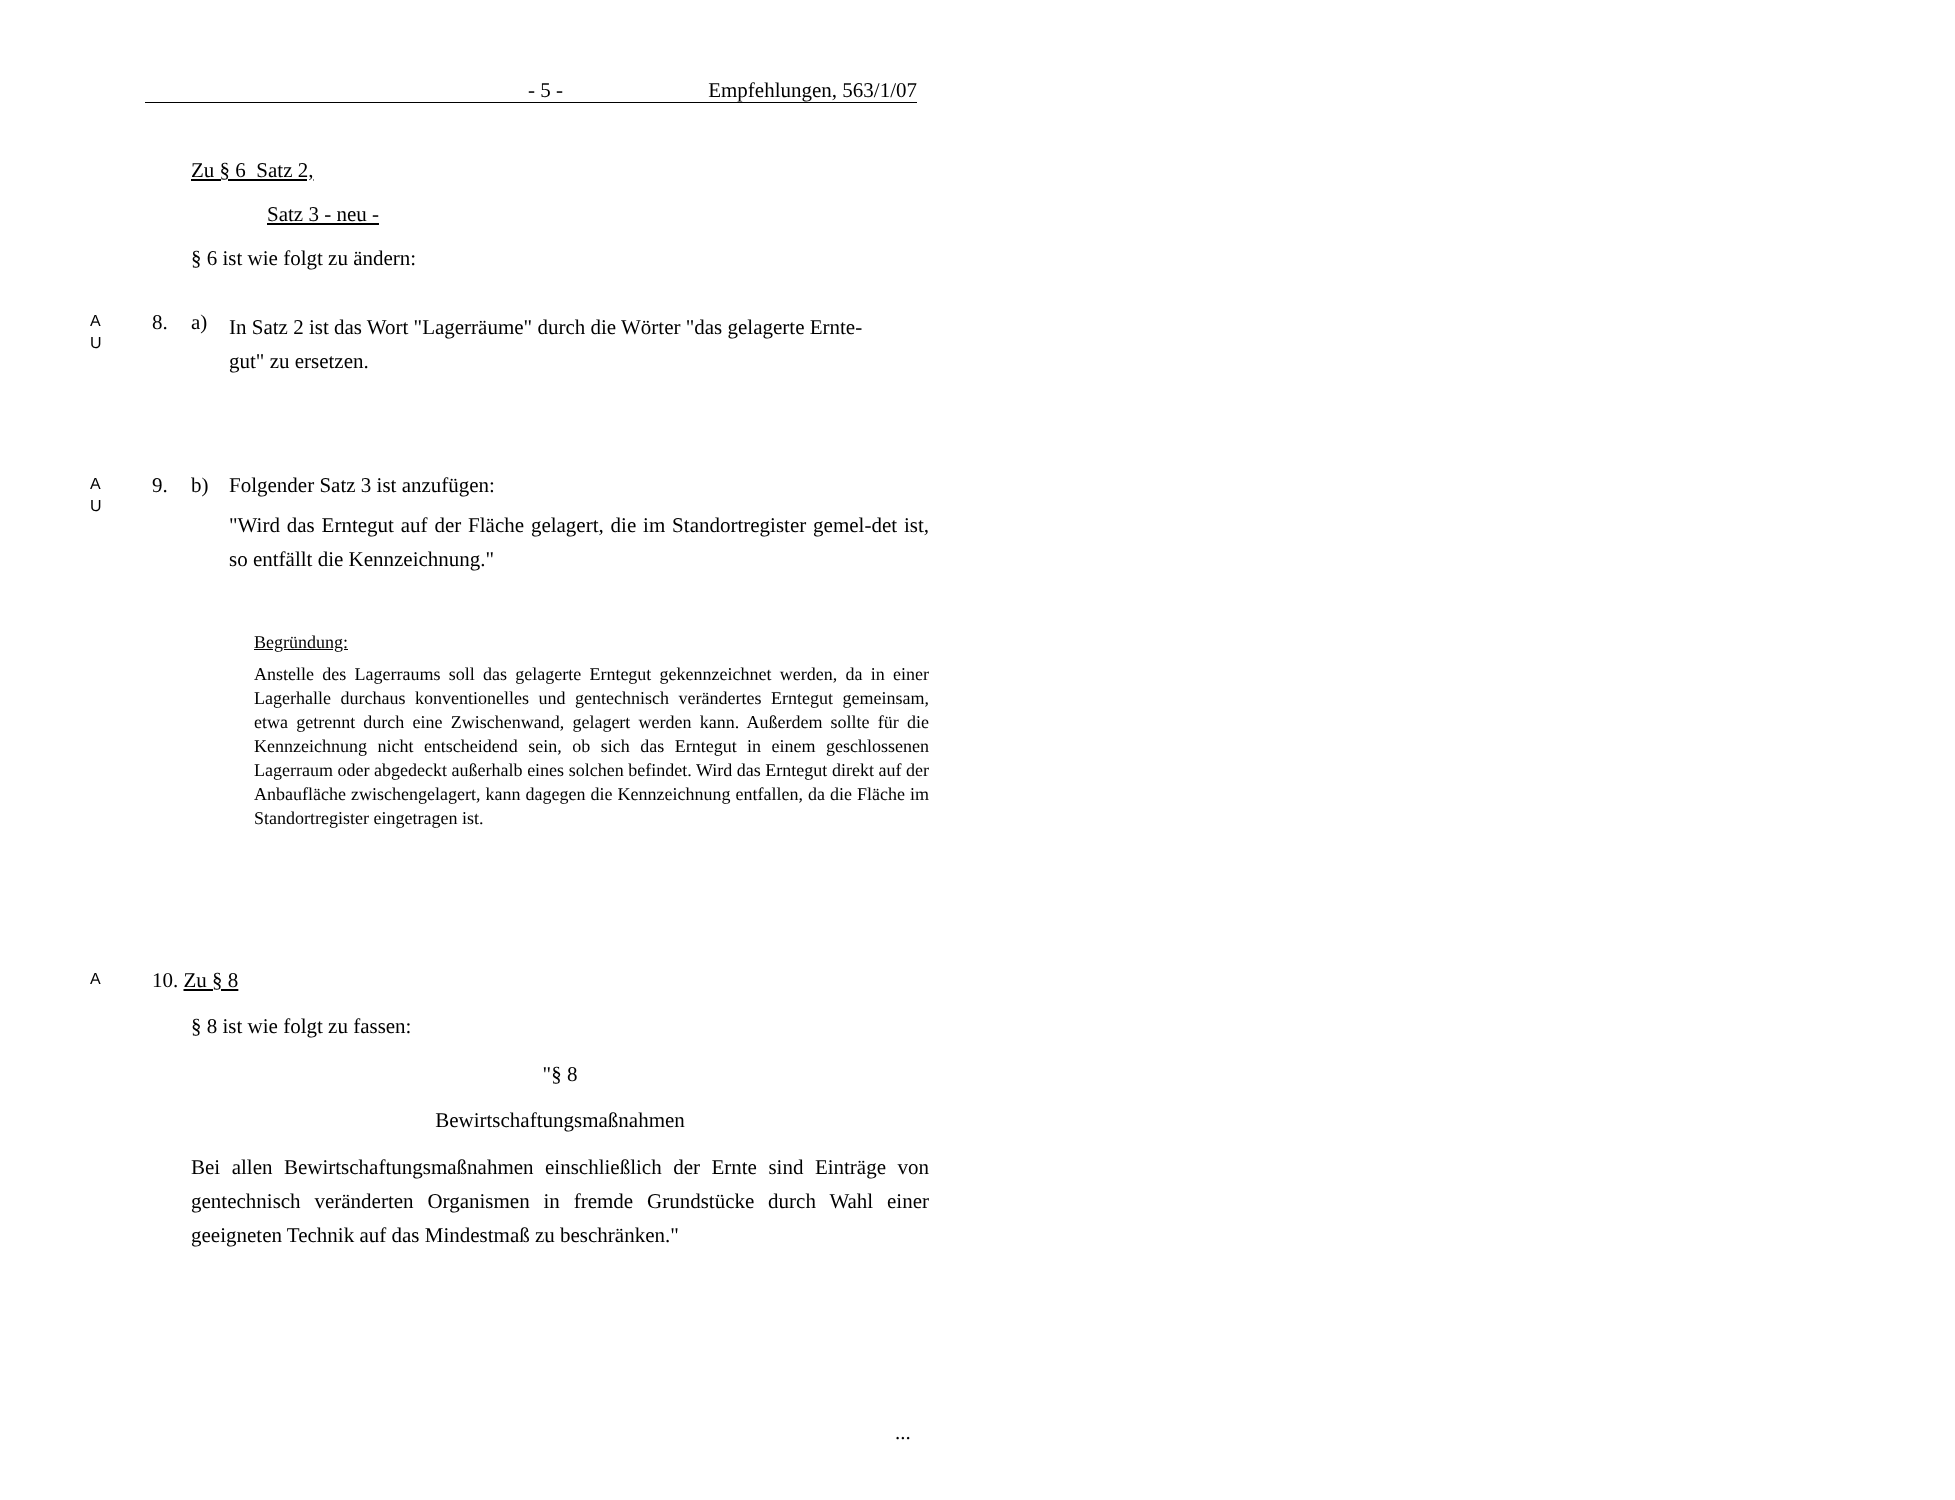- 5 - Empfehlungen, 563/1/07
Zu § 6 Satz 2,
Satz 3 - neu -
§ 6 ist wie folgt zu ändern:
A
U
8. a)
In Satz 2 ist das Wort "Lagerräume" durch die Wörter "das gelagerte Ernte-
gut" zu ersetzen.
A
U
9. b)
Folgender Satz 3 ist anzufügen:
"Wird das Erntegut auf der Fläche gelagert, die im Standortregister gemel-det ist, so entfällt die Kennzeichnung."
Begründung:
Anstelle des Lagerraums soll das gelagerte Erntegut gekennzeichnet werden, da in einer Lagerhalle durchaus konventionelles und gentechnisch verändertes Erntegut gemeinsam, etwa getrennt durch eine Zwischenwand, gelagert werden kann. Außerdem sollte für die Kennzeichnung nicht entscheidend sein, ob sich das Erntegut in einem geschlossenen Lagerraum oder abgedeckt außerhalb eines solchen befindet. Wird das Erntegut direkt auf der Anbaufläche zwischengelagert, kann dagegen die Kennzeichnung entfallen, da die Fläche im Standortregister eingetragen ist.
A 10. Zu § 8
§ 8 ist wie folgt zu fassen:
"§ 8
Bewirtschaftungsmaßnahmen
Bei allen Bewirtschaftungsmaßnahmen einschließlich der Ernte sind Einträge von gentechnisch veränderten Organismen in fremde Grundstücke durch Wahl einer geeigneten Technik auf das Mindestmaß zu beschränken."
...